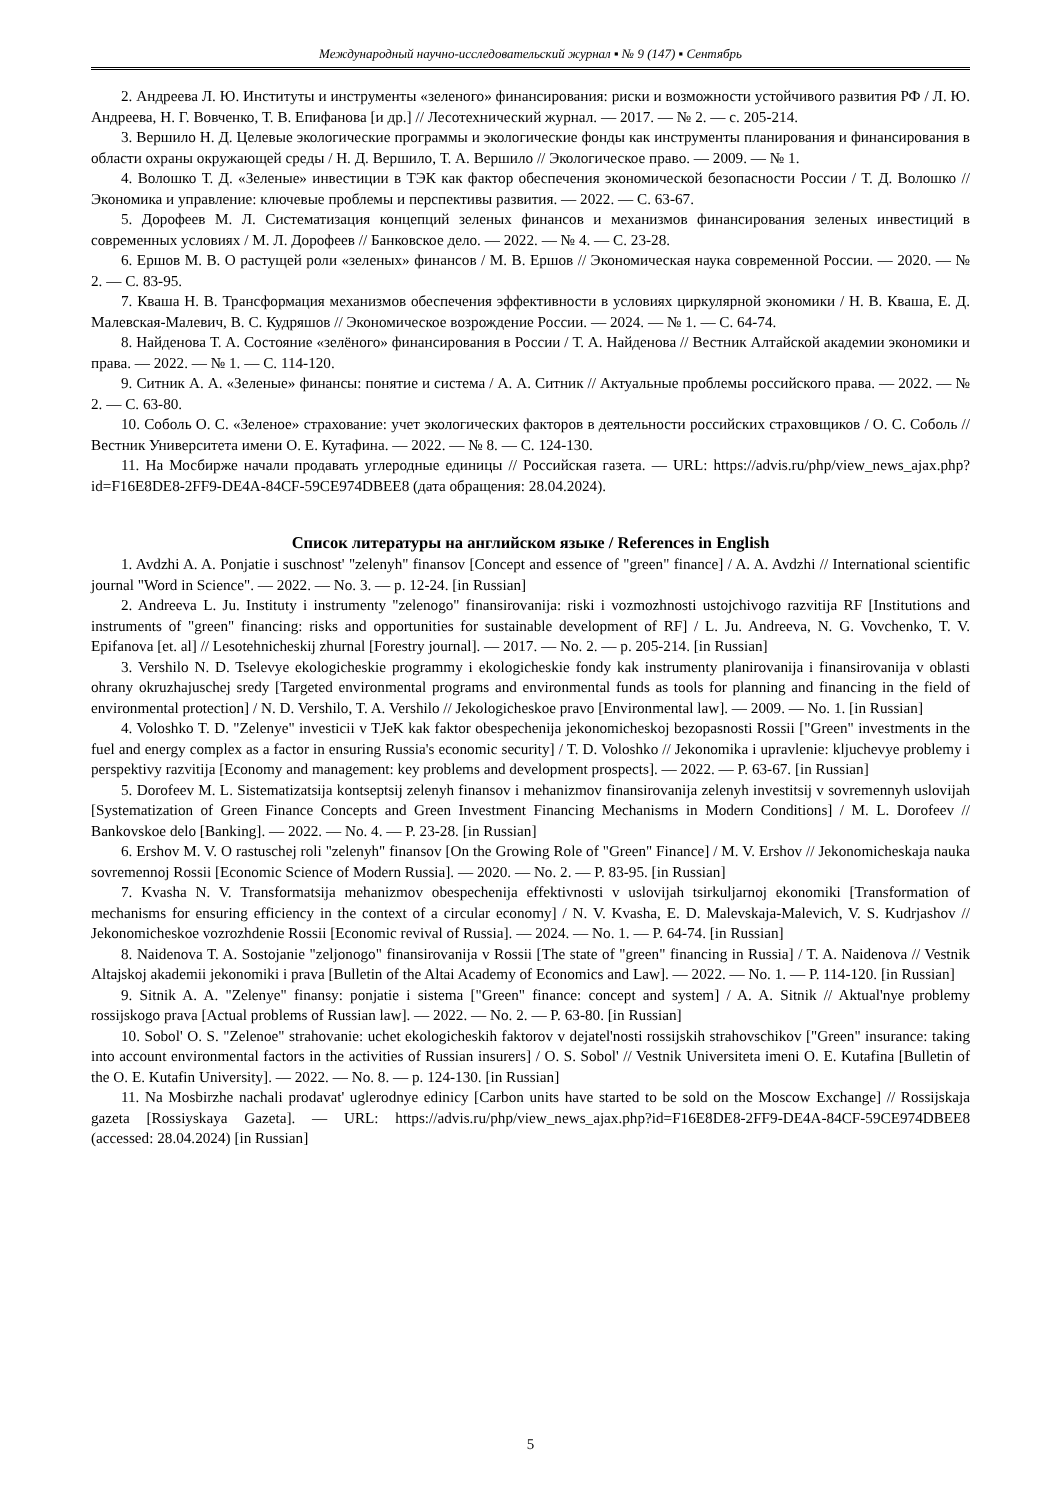Международный научно-исследовательский журнал ▪ № 9 (147) ▪ Сентябрь
2. Андреева Л. Ю. Институты и инструменты «зеленого» финансирования: риски и возможности устойчивого развития РФ / Л. Ю. Андреева, Н. Г. Вовченко, Т. В. Епифанова [и др.] // Лесотехнический журнал. — 2017. — № 2. — с. 205-214.
3. Вершило Н. Д. Целевые экологические программы и экологические фонды как инструменты планирования и финансирования в области охраны окружающей среды / Н. Д. Вершило, Т. А. Вершило // Экологическое право. — 2009. — № 1.
4. Волошко Т. Д. «Зеленые» инвестиции в ТЭК как фактор обеспечения экономической безопасности России / Т. Д. Волошко // Экономика и управление: ключевые проблемы и перспективы развития. — 2022. — С. 63-67.
5. Дорофеев М. Л. Систематизация концепций зеленых финансов и механизмов финансирования зеленых инвестиций в современных условиях / М. Л. Дорофеев // Банковское дело. — 2022. — № 4. — С. 23-28.
6. Ершов М. В. О растущей роли «зеленых» финансов / М. В. Ершов // Экономическая наука современной России. — 2020. — № 2. — С. 83-95.
7. Кваша Н. В. Трансформация механизмов обеспечения эффективности в условиях циркулярной экономики / Н. В. Кваша, Е. Д. Малевская-Малевич, В. С. Кудряшов // Экономическое возрождение России. — 2024. — № 1. — С. 64-74.
8. Найденова Т. А. Состояние «зелёного» финансирования в России / Т. А. Найденова // Вестник Алтайской академии экономики и права. — 2022. — № 1. — С. 114-120.
9. Ситник А. А. «Зеленые» финансы: понятие и система / А. А. Ситник // Актуальные проблемы российского права. — 2022. — № 2. — С. 63-80.
10. Соболь О. С. «Зеленое» страхование: учет экологических факторов в деятельности российских страховщиков / О. С. Соболь // Вестник Университета имени О. Е. Кутафина. — 2022. — № 8. — С. 124-130.
11. На Мосбирже начали продавать углеродные единицы // Российская газета. — URL: https://advis.ru/php/view_news_ajax.php?id=F16E8DE8-2FF9-DE4A-84CF-59CE974DBEE8 (дата обращения: 28.04.2024).
Список литературы на английском языке / References in English
1. Avdzhi A. A. Ponjatie i suschnost' "zelenyh" finansov [Concept and essence of "green" finance] / A. A. Avdzhi // International scientific journal "Word in Science". — 2022. — No. 3. — p. 12-24. [in Russian]
2. Andreeva L. Ju. Instituty i instrumenty "zelenogo" finansirovanija: riski i vozmozhnosti ustojchivogo razvitija RF [Institutions and instruments of "green" financing: risks and opportunities for sustainable development of RF] / L. Ju. Andreeva, N. G. Vovchenko, T. V. Epifanova [et. al] // Lesotehnicheskij zhurnal [Forestry journal]. — 2017. — No. 2. — p. 205-214. [in Russian]
3. Vershilo N. D. Tselevye ekologicheskie programmy i ekologicheskie fondy kak instrumenty planirovanija i finansirovanija v oblasti ohrany okruzhajuschej sredy [Targeted environmental programs and environmental funds as tools for planning and financing in the field of environmental protection] / N. D. Vershilo, T. A. Vershilo // Jekologicheskoe pravo [Environmental law]. — 2009. — No. 1. [in Russian]
4. Voloshko T. D. "Zelenye" investicii v TJeK kak faktor obespechenija jekonomicheskoj bezopasnosti Rossii ["Green" investments in the fuel and energy complex as a factor in ensuring Russia's economic security] / T. D. Voloshko // Jekonomika i upravlenie: kljuchevye problemy i perspektivy razvitija [Economy and management: key problems and development prospects]. — 2022. — P. 63-67. [in Russian]
5. Dorofeev M. L. Sistematizatsija kontseptsij zelenyh finansov i mehanizmov finansirovanija zelenyh investitsij v sovremennyh uslovijah [Systematization of Green Finance Concepts and Green Investment Financing Mechanisms in Modern Conditions] / M. L. Dorofeev // Bankovskoe delo [Banking]. — 2022. — No. 4. — P. 23-28. [in Russian]
6. Ershov M. V. O rastuschej roli "zelenyh" finansov [On the Growing Role of "Green" Finance] / M. V. Ershov // Jekonomicheskaja nauka sovremennoj Rossii [Economic Science of Modern Russia]. — 2020. — No. 2. — P. 83-95. [in Russian]
7. Kvasha N. V. Transformatsija mehanizmov obespechenija effektivnosti v uslovijah tsirkuljarnoj ekonomiki [Transformation of mechanisms for ensuring efficiency in the context of a circular economy] / N. V. Kvasha, E. D. Malevskaja-Malevich, V. S. Kudrjashov // Jekonomicheskoe vozrozhdenie Rossii [Economic revival of Russia]. — 2024. — No. 1. — P. 64-74. [in Russian]
8. Naidenova T. A. Sostojanie "zeljonogo" finansirovanija v Rossii [The state of "green" financing in Russia] / T. A. Naidenova // Vestnik Altajskoj akademii jekonomiki i prava [Bulletin of the Altai Academy of Economics and Law]. — 2022. — No. 1. — P. 114-120. [in Russian]
9. Sitnik A. A. "Zelenye" finansy: ponjatie i sistema ["Green" finance: concept and system] / A. A. Sitnik // Aktual'nye problemy rossijskogo prava [Actual problems of Russian law]. — 2022. — No. 2. — P. 63-80. [in Russian]
10. Sobol' O. S. "Zelenoe" strahovanie: uchet ekologicheskih faktorov v dejatel'nosti rossijskih strahovschikov ["Green" insurance: taking into account environmental factors in the activities of Russian insurers] / O. S. Sobol' // Vestnik Universiteta imeni O. E. Kutafina [Bulletin of the O. E. Kutafin University]. — 2022. — No. 8. — p. 124-130. [in Russian]
11. Na Mosbirzhe nachali prodavat' uglerodnye edinicy [Carbon units have started to be sold on the Moscow Exchange] // Rossijskaja gazeta [Rossiyskaya Gazeta]. — URL: https://advis.ru/php/view_news_ajax.php?id=F16E8DE8-2FF9-DE4A-84CF-59CE974DBEE8 (accessed: 28.04.2024) [in Russian]
5